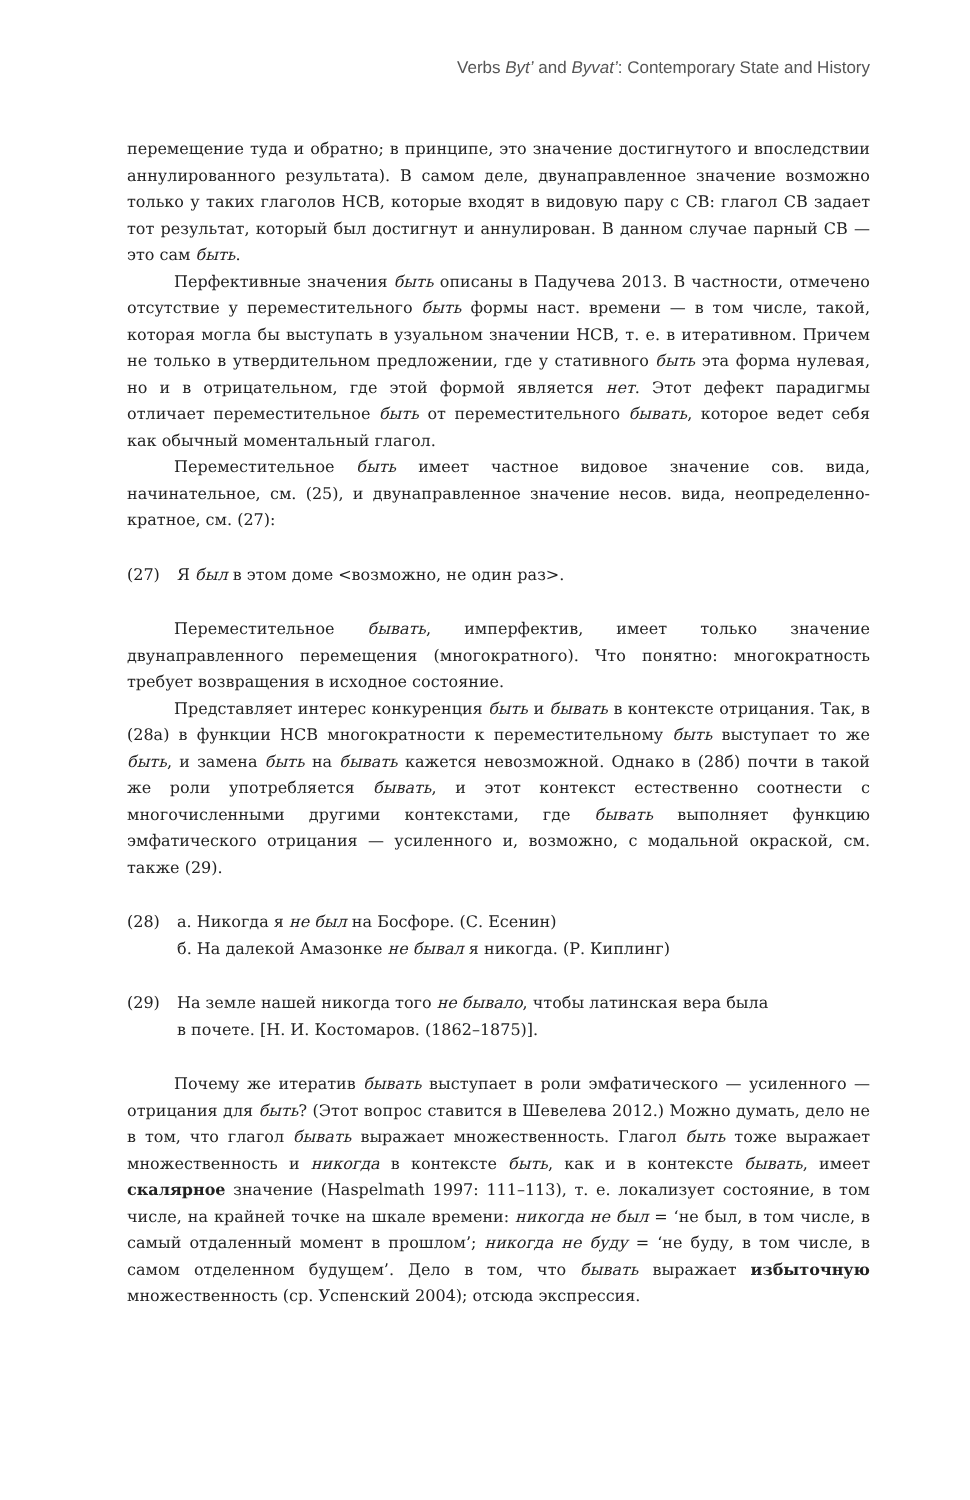Verbs Byt’ and Byvat’: Contemporary State and History
перемещение туда и обратно; в принципе, это значение достигнутого и впоследствии аннулированного результата). В самом деле, двунаправленное значение возможно только у таких глаголов НСВ, которые входят в видовую пару с СВ: глагол СВ задает тот результат, который был достигнут и аннулирован. В данном случае парный СВ — это сам быть.
Перфективные значения быть описаны в Падучева 2013. В частности, отмечено отсутствие у переместительного быть формы наст. времени — в том числе, такой, которая могла бы выступать в узуальном значении НСВ, т. е. в итеративном. Причем не только в утвердительном предложении, где у стативного быть эта форма нулевая, но и в отрицательном, где этой формой является нет. Этот дефект парадигмы отличает переместительное быть от переместительного бывать, которое ведет себя как обычный моментальный глагол.
Переместительное быть имеет частное видовое значение сов. вида, начинательное, см. (25), и двунаправленное значение несов. вида, неопределенно-кратное, см. (27):
(27) Я был в этом доме <возможно, не один раз>.
Переместительное бывать, имперфектив, имеет только значение двунаправленного перемещения (многократного). Что понятно: многократность требует возвращения в исходное состояние.
Представляет интерес конкуренция быть и бывать в контексте отрицания. Так, в (28а) в функции НСВ многократности к переместительному быть выступает то же быть, и замена быть на бывать кажется невозможной. Однако в (28б) почти в такой же роли употребляется бывать, и этот контекст естественно соотнести с многочисленными другими контекстами, где бывать выполняет функцию эмфатического отрицания — усиленного и, возможно, с модальной окраской, см. также (29).
(28) а. Никогда я не был на Босфоре. (С. Есенин)
б. На далекой Амазонке не бывал я никогда. (Р. Киплинг)
(29) На земле нашей никогда того не бывало, чтобы латинская вера была
в почете. [Н. И. Костомаров. (1862–1875)].
Почему же итератив бывать выступает в роли эмфатического — усиленного — отрицания для быть? (Этот вопрос ставится в Шевелева 2012.) Можно думать, дело не в том, что глагол бывать выражает множественность. Глагол быть тоже выражает множественность и никогда в контексте быть, как и в контексте бывать, имеет скалярное значение (Haspelmath 1997: 111–113), т. е. локализует состояние, в том числе, на крайней точке на шкале времени: никогда не был = ‘не был, в том числе, в самый отдаленный момент в прошлом’; никогда не буду = ‘не буду, в том числе, в самом отделенном будущем’. Дело в том, что бывать выражает избыточную множественность (ср. Успенский 2004); отсюда экспрессия.